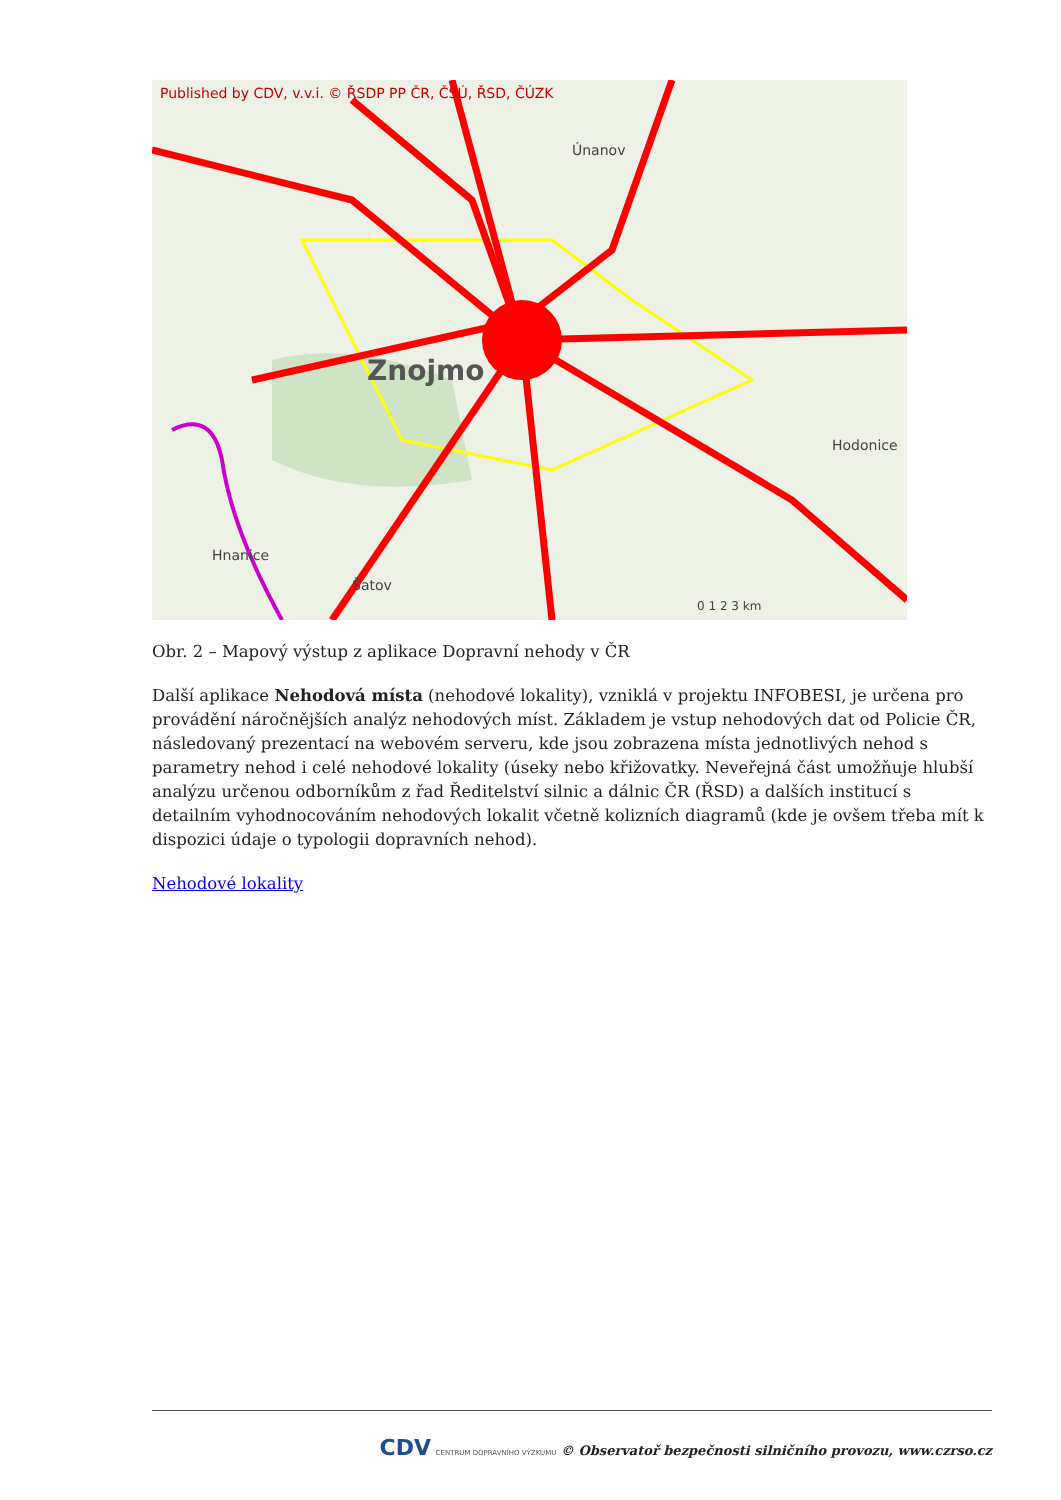Published by CDV, v.v.i. © ŘSDP PP ČR, ČSÚ, ŘSD, ČÚZK
Znojmo
Únanov
Hodonice
Hnanice
Šatov
0 1 2 3 km
Obr. 2 – Mapový výstup z aplikace Dopravní nehody v ČR
Další aplikace Nehodová místa (nehodové lokality), vzniklá v projektu INFOBESI, je určena pro provádění náročnějších analýz nehodových míst. Základem je vstup nehodových dat od Policie ČR, následovaný prezentací na webovém serveru, kde jsou zobrazena místa jednotlivých nehod s parametry nehod i celé nehodové lokality (úseky nebo křižovatky. Neveřejná část umožňuje hlubší analýzu určenou odborníkům z řad Ředitelství silnic a dálnic ČR (ŘSD) a dalších institucí s detailním vyhodnocováním nehodových lokalit včetně kolizních diagramů (kde je ovšem třeba mít k dispozici údaje o typologii dopravních nehod).
Nehodové lokality
CDV CENTRUM DOPRAVNÍHO VÝZKUMU © Observatoř bezpečnosti silničního provozu, www.czrso.cz